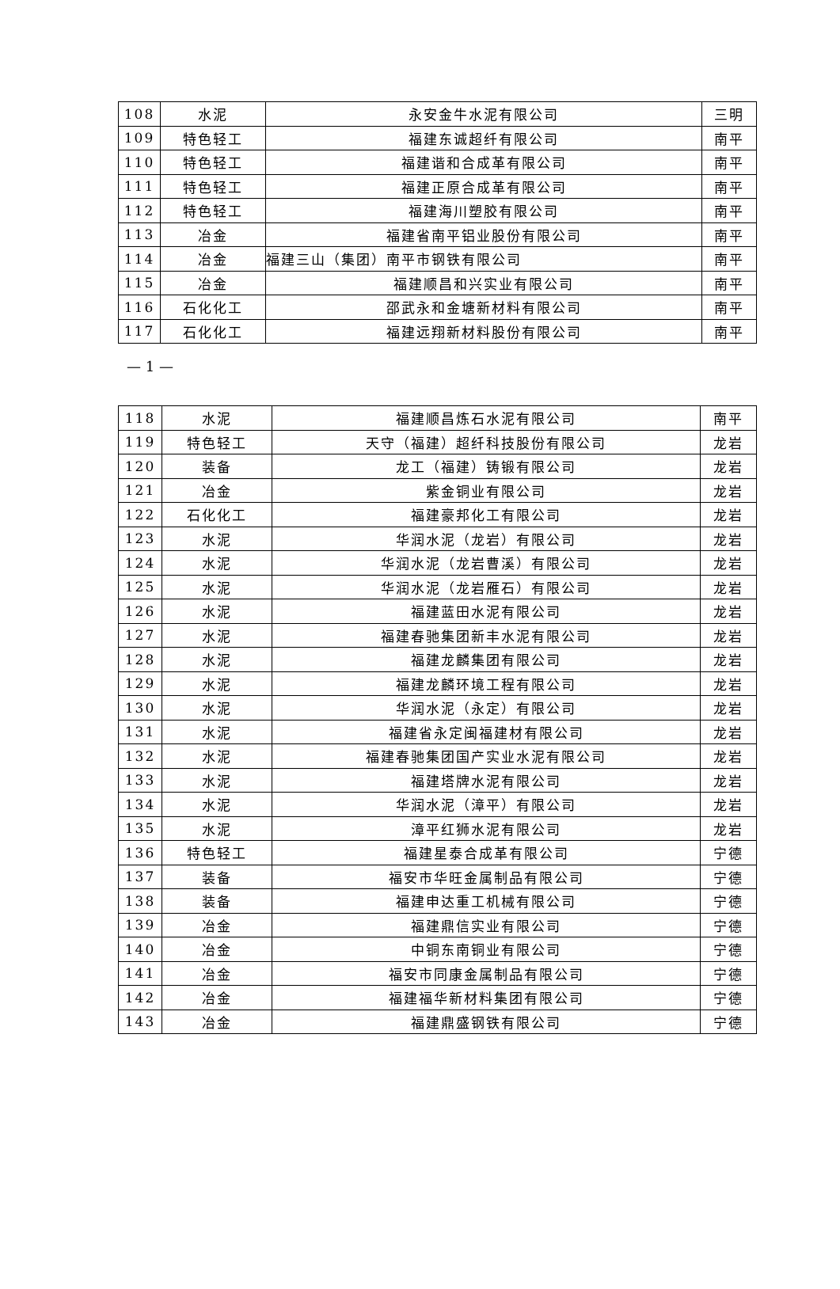| 108 | 水泥 | 永安金牛水泥有限公司 | 三明 |
| 109 | 特色轻工 | 福建东诚超纤有限公司 | 南平 |
| 110 | 特色轻工 | 福建谐和合成革有限公司 | 南平 |
| 111 | 特色轻工 | 福建正原合成革有限公司 | 南平 |
| 112 | 特色轻工 | 福建海川塑胶有限公司 | 南平 |
| 113 | 冶金 | 福建省南平铝业股份有限公司 | 南平 |
| 114 | 冶金 | 福建三山（集团）南平市钢铁有限公司 | 南平 |
| 115 | 冶金 | 福建顺昌和兴实业有限公司 | 南平 |
| 116 | 石化化工 | 邵武永和金塘新材料有限公司 | 南平 |
| 117 | 石化化工 | 福建远翔新材料股份有限公司 | 南平 |
— 1 —
| 118 | 水泥 | 福建顺昌炼石水泥有限公司 | 南平 |
| 119 | 特色轻工 | 天守（福建）超纤科技股份有限公司 | 龙岩 |
| 120 | 装备 | 龙工（福建）铸锻有限公司 | 龙岩 |
| 121 | 冶金 | 紫金铜业有限公司 | 龙岩 |
| 122 | 石化化工 | 福建豪邦化工有限公司 | 龙岩 |
| 123 | 水泥 | 华润水泥（龙岩）有限公司 | 龙岩 |
| 124 | 水泥 | 华润水泥（龙岩曹溪）有限公司 | 龙岩 |
| 125 | 水泥 | 华润水泥（龙岩雁石）有限公司 | 龙岩 |
| 126 | 水泥 | 福建蓝田水泥有限公司 | 龙岩 |
| 127 | 水泥 | 福建春驰集团新丰水泥有限公司 | 龙岩 |
| 128 | 水泥 | 福建龙麟集团有限公司 | 龙岩 |
| 129 | 水泥 | 福建龙麟环境工程有限公司 | 龙岩 |
| 130 | 水泥 | 华润水泥（永定）有限公司 | 龙岩 |
| 131 | 水泥 | 福建省永定闽福建材有限公司 | 龙岩 |
| 132 | 水泥 | 福建春驰集团国产实业水泥有限公司 | 龙岩 |
| 133 | 水泥 | 福建塔牌水泥有限公司 | 龙岩 |
| 134 | 水泥 | 华润水泥（漳平）有限公司 | 龙岩 |
| 135 | 水泥 | 漳平红狮水泥有限公司 | 龙岩 |
| 136 | 特色轻工 | 福建星泰合成革有限公司 | 宁德 |
| 137 | 装备 | 福安市华旺金属制品有限公司 | 宁德 |
| 138 | 装备 | 福建申达重工机械有限公司 | 宁德 |
| 139 | 冶金 | 福建鼎信实业有限公司 | 宁德 |
| 140 | 冶金 | 中铜东南铜业有限公司 | 宁德 |
| 141 | 冶金 | 福安市同康金属制品有限公司 | 宁德 |
| 142 | 冶金 | 福建福华新材料集团有限公司 | 宁德 |
| 143 | 冶金 | 福建鼎盛钢铁有限公司 | 宁德 |